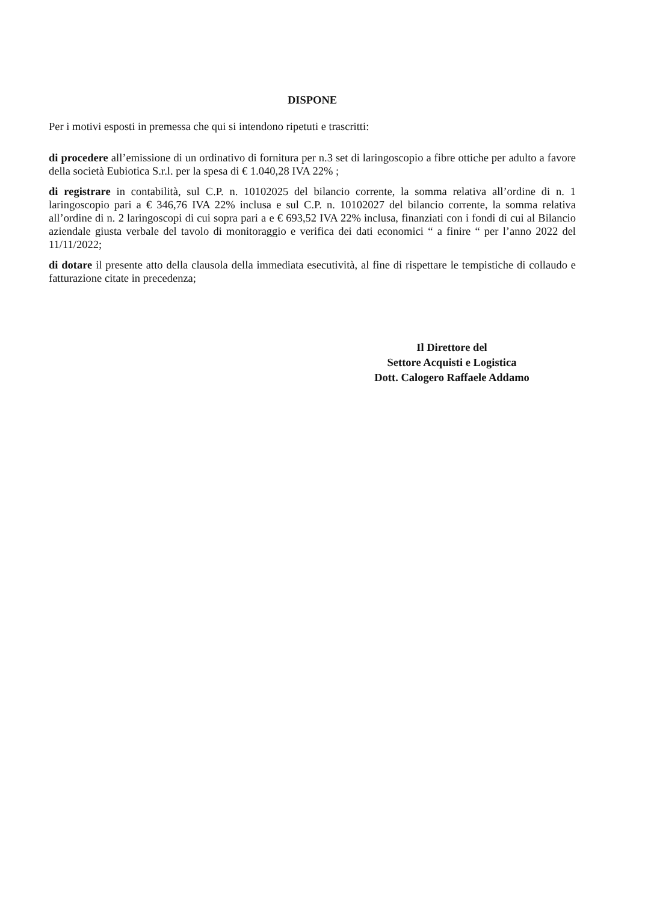DISPONE
Per i motivi esposti in premessa che qui si intendono ripetuti e trascritti:
di procedere all’emissione di un ordinativo di fornitura per n.3 set di laringoscopio a fibre ottiche per adulto a favore della società Eubiotica S.r.l. per la spesa di € 1.040,28 IVA 22% ;
di registrare in contabilità, sul C.P. n. 10102025 del bilancio corrente, la somma relativa all’ordine di n. 1 laringoscopio pari a € 346,76 IVA 22% inclusa e sul C.P. n. 10102027 del bilancio corrente, la somma relativa all’ordine di n. 2 laringoscopi di cui sopra pari a e € 693,52 IVA 22% inclusa, finanziati con i fondi di cui al Bilancio aziendale giusta verbale del tavolo di monitoraggio e verifica dei dati economici “ a finire “ per l’anno 2022 del 11/11/2022;
di dotare il presente atto della clausola della immediata esecutività, al fine di rispettare le tempistiche di collaudo e fatturazione citate in precedenza;
Il Direttore del
Settore Acquisti e Logistica
Dott. Calogero Raffaele Addamo